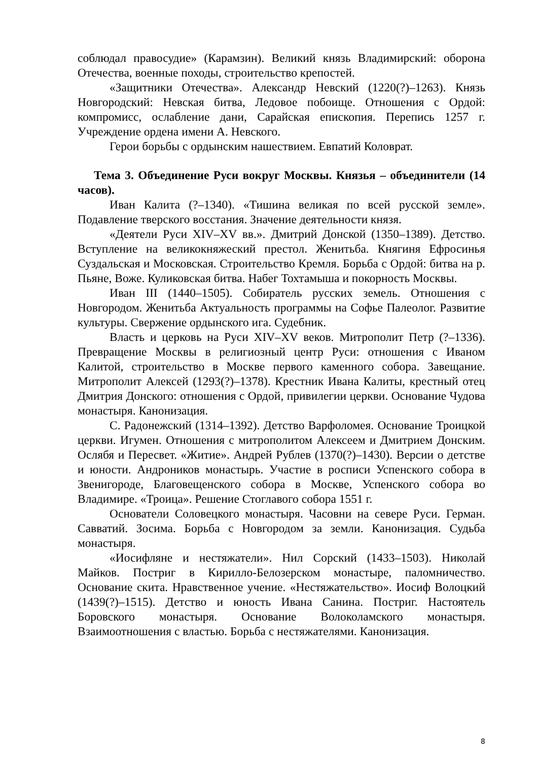соблюдал правосудие» (Карамзин). Великий князь Владимирский: оборона Отечества, военные походы, строительство крепостей.
«Защитники Отечества». Александр Невский (1220(?)–1263). Князь Новгородский: Невская битва, Ледовое побоище. Отношения с Ордой: компромисс, ослабление дани, Сарайская епископия. Перепись 1257 г. Учреждение ордена имени А. Невского.
Герои борьбы с ордынским нашествием. Евпатий Коловрат.
Тема 3. Объединение Руси вокруг Москвы. Князья – объединители (14 часов).
Иван Калита (?–1340). «Тишина великая по всей русской земле». Подавление тверского восстания. Значение деятельности князя.
«Деятели Руси XIV–XV вв.». Дмитрий Донской (1350–1389). Детство. Вступление на великокняжеский престол. Женитьба. Княгиня Ефросинья Суздальская и Московская. Строительство Кремля. Борьба с Ордой: битва на р. Пьяне, Воже. Куликовская битва. Набег Тохтамыша и покорность Москвы.
Иван III (1440–1505). Собиратель русских земель. Отношения с Новгородом. Женитьба Актуальность программы на Софье Палеолог. Развитие культуры. Свержение ордынского ига. Судебник.
Власть и церковь на Руси XIV–XV веков. Митрополит Петр (?–1336). Превращение Москвы в религиозный центр Руси: отношения с Иваном Калитой, строительство в Москве первого каменного собора. Завещание. Митрополит Алексей (1293(?)–1378). Крестник Ивана Калиты, крестный отец Дмитрия Донского: отношения с Ордой, привилегии церкви. Основание Чудова монастыря. Канонизация.
С. Радонежский (1314–1392). Детство Варфоломея. Основание Троицкой церкви. Игумен. Отношения с митрополитом Алексеем и Дмитрием Донским. Ослябя и Пересвет. «Житие». Андрей Рублев (1370(?)–1430). Версии о детстве и юности. Андроников монастырь. Участие в росписи Успенского собора в Звенигороде, Благовещенского собора в Москве, Успенского собора во Владимире. «Троица». Решение Стоглавого собора 1551 г.
Основатели Соловецкого монастыря. Часовни на севере Руси. Герман. Савватий. Зосима. Борьба с Новгородом за земли. Канонизация. Судьба монастыря.
«Иосифляне и нестяжатели». Нил Сорский (1433–1503). Николай Майков. Постриг в Кирилло-Белозерском монастыре, паломничество. Основание скита. Нравственное учение. «Нестяжательство». Иосиф Волоцкий (1439(?)–1515). Детство и юность Ивана Санина. Постриг. Настоятель Боровского монастыря. Основание Волоколамского монастыря. Взаимоотношения с властью. Борьба с нестяжателями. Канонизация.
8